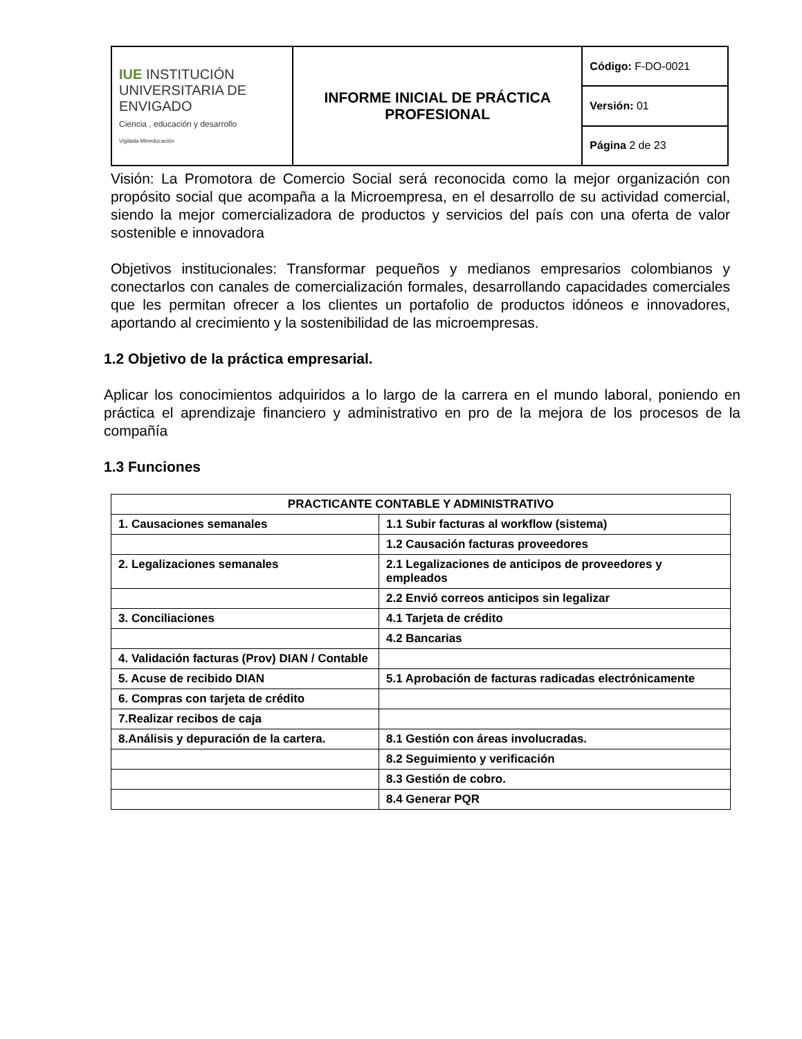| IUE INSTITUCIÓN UNIVERSITARIA DE ENVIGADO Ciencia , educación y desarrollo Vigilada Mineducación | INFORME INICIAL DE PRÁCTICA PROFESIONAL | Código: F-DO-0021 |
| | | Versión: 01 |
| | | Página 2 de 23 |
Visión: La Promotora de Comercio Social será reconocida como la mejor organización con propósito social que acompaña a la Microempresa, en el desarrollo de su actividad comercial, siendo la mejor comercializadora de productos y servicios del país con una oferta de valor sostenible e innovadora
Objetivos institucionales: Transformar pequeños y medianos empresarios colombianos y conectarlos con canales de comercialización formales, desarrollando capacidades comerciales que les permitan ofrecer a los clientes un portafolio de productos idóneos e innovadores, aportando al crecimiento y la sostenibilidad de las microempresas.
1.2 Objetivo de la práctica empresarial.
Aplicar los conocimientos adquiridos a lo largo de la carrera en el mundo laboral, poniendo en práctica el aprendizaje financiero y administrativo en pro de la mejora de los procesos de la compañía
1.3 Funciones
| PRACTICANTE CONTABLE Y ADMINISTRATIVO | |
| --- | --- |
| 1. Causaciones semanales | 1.1 Subir facturas al workflow (sistema) |
| | 1.2 Causación facturas proveedores |
| 2. Legalizaciones semanales | 2.1 Legalizaciones de anticipos de proveedores y empleados |
| | 2.2 Envió correos anticipos sin legalizar |
| 3. Conciliaciones | 4.1 Tarjeta de crédito |
| | 4.2 Bancarias |
| 4. Validación facturas (Prov) DIAN / Contable | |
| 5. Acuse de recibido DIAN | 5.1 Aprobación de facturas radicadas electrónicamente |
| 6. Compras con tarjeta de crédito | |
| 7.Realizar recibos de caja | |
| 8.Análisis y depuración de la cartera. | 8.1 Gestión con áreas involucradas. |
| | 8.2 Seguimiento y verificación |
| | 8.3 Gestión de cobro. |
| | 8.4 Generar PQR |